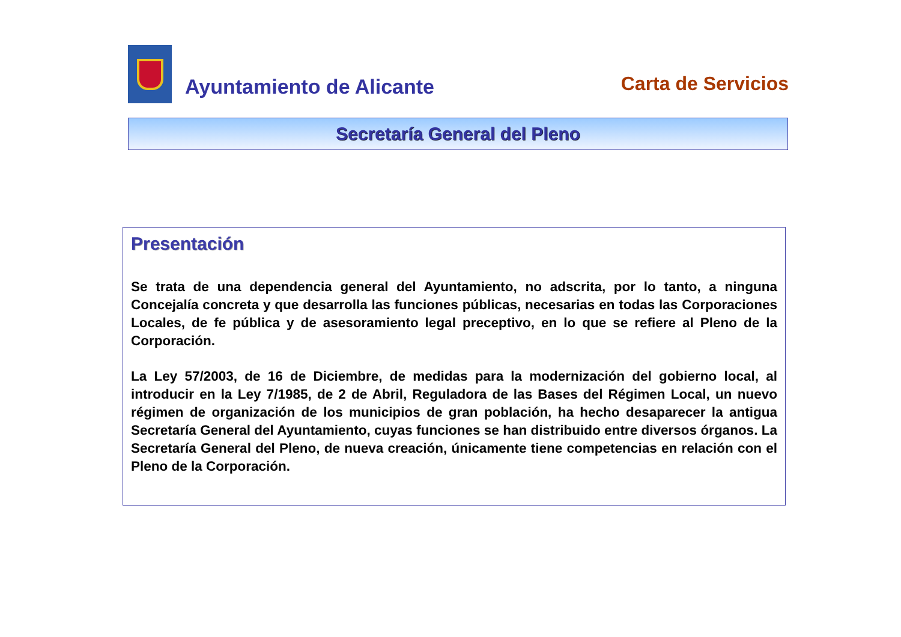Ayuntamiento de Alicante
Carta de Servicios
Secretaría General del Pleno
Presentación
Se trata de una dependencia general del Ayuntamiento, no adscrita, por lo tanto, a ninguna Concejalía concreta y que desarrolla las funciones públicas, necesarias en todas las Corporaciones Locales, de fe pública y de asesoramiento legal preceptivo, en lo que se refiere al Pleno de la Corporación.
La Ley 57/2003, de 16 de Diciembre, de medidas para la modernización del gobierno local, al introducir en la Ley 7/1985, de 2 de Abril, Reguladora de las Bases del Régimen Local, un nuevo régimen de organización de los municipios de gran población, ha hecho desaparecer la antigua Secretaría General del Ayuntamiento, cuyas funciones se han distribuido entre diversos órganos. La Secretaría General del Pleno, de nueva creación, únicamente tiene competencias en relación con el Pleno de la Corporación.